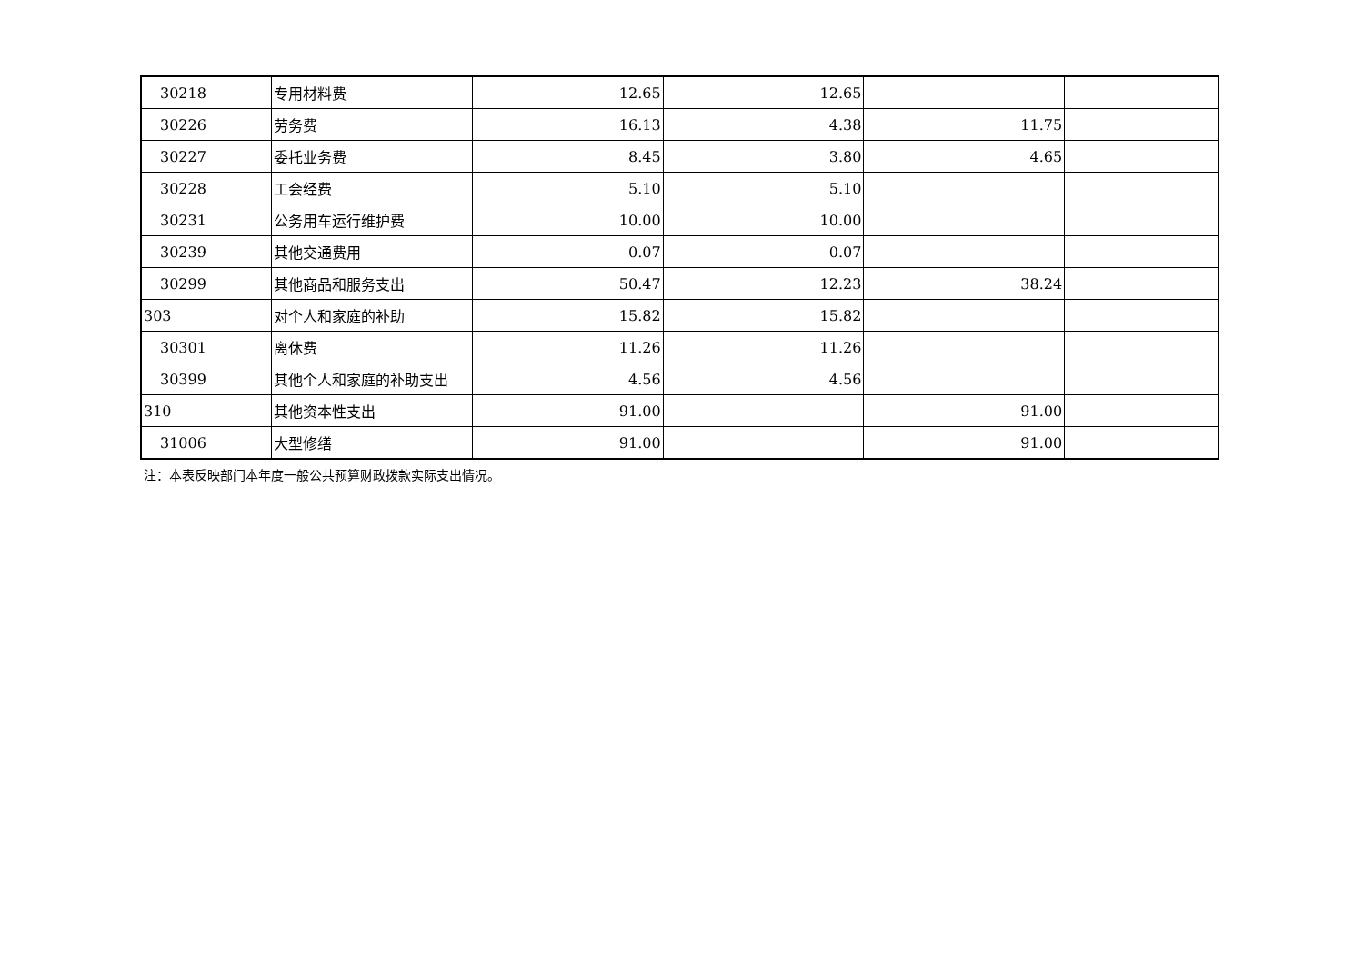| 30218 | 专用材料费 | 12.65 | 12.65 | | |
| 30226 | 劳务费 | 16.13 | 4.38 | 11.75 | |
| 30227 | 委托业务费 | 8.45 | 3.80 | 4.65 | |
| 30228 | 工会经费 | 5.10 | 5.10 | | |
| 30231 | 公务用车运行维护费 | 10.00 | 10.00 | | |
| 30239 | 其他交通费用 | 0.07 | 0.07 | | |
| 30299 | 其他商品和服务支出 | 50.47 | 12.23 | 38.24 | |
| 303 | 对个人和家庭的补助 | 15.82 | 15.82 | | |
| 30301 | 离休费 | 11.26 | 11.26 | | |
| 30399 | 其他个人和家庭的补助支出 | 4.56 | 4.56 | | |
| 310 | 其他资本性支出 | 91.00 | | 91.00 | |
| 31006 | 大型修缮 | 91.00 | | 91.00 | |
注：本表反映部门本年度一般公共预算财政拨款实际支出情况。